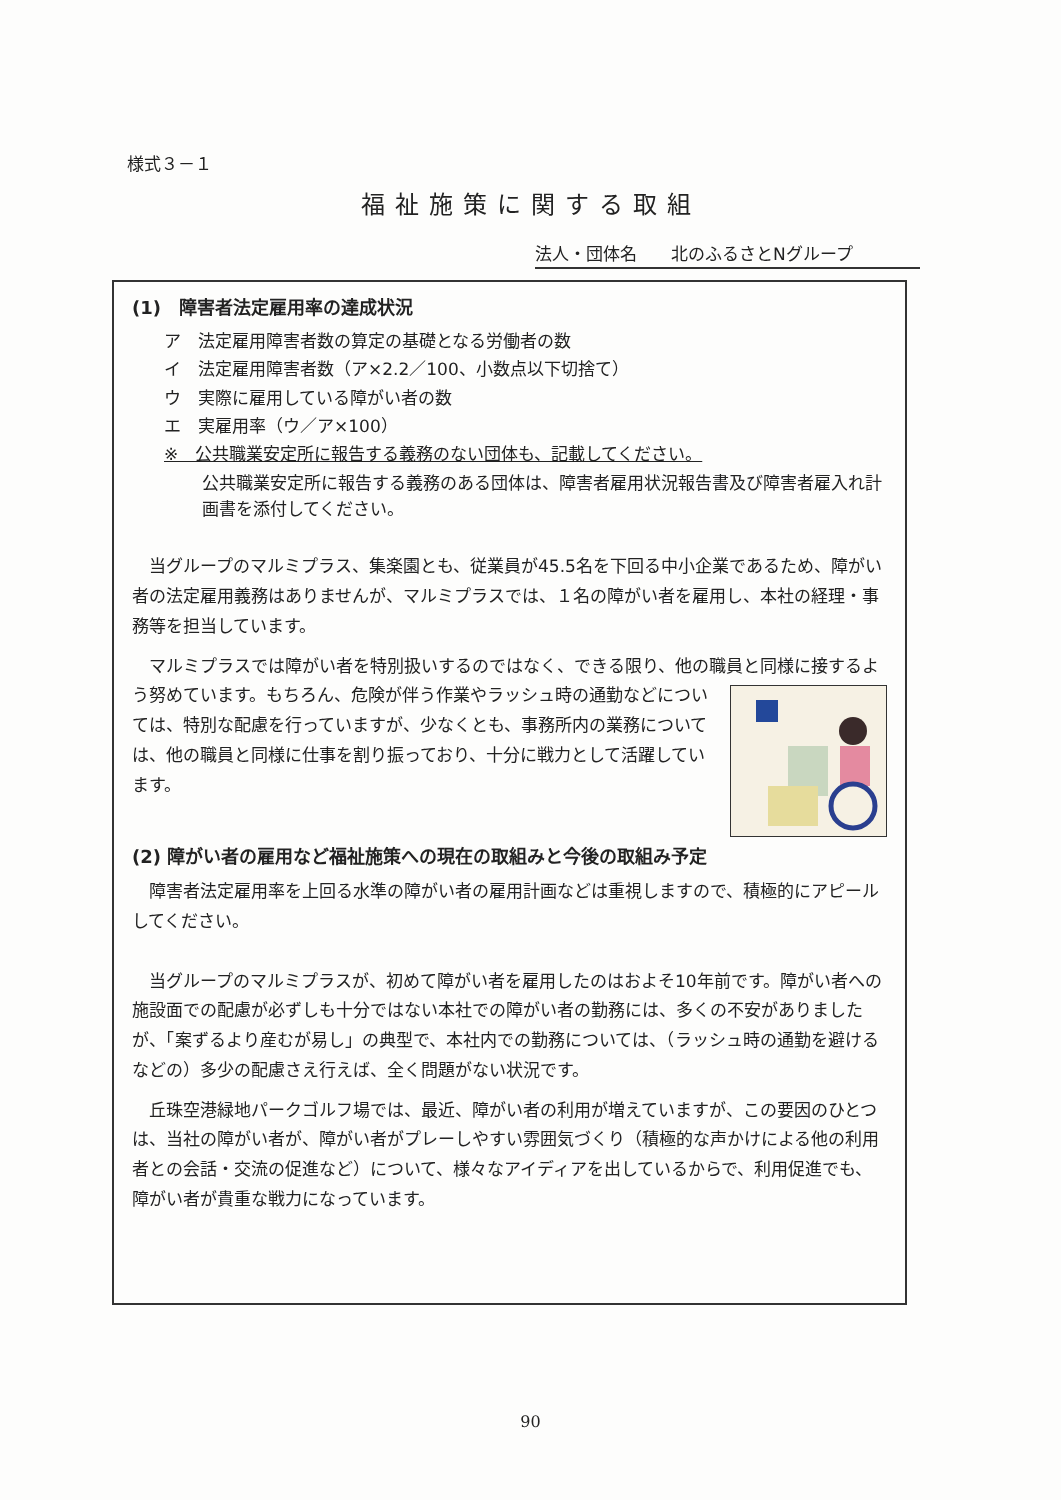様式３－１
福祉施策に関する取組
法人・団体名　　北のふるさとNグループ
(1)　障害者法定雇用率の達成状況
ア　法定雇用障害者数の算定の基礎となる労働者の数
イ　法定雇用障害者数（ア×2.2／100、小数点以下切捨て）
ウ　実際に雇用している障がい者の数
エ　実雇用率（ウ／ア×100）
※　公共職業安定所に報告する義務のない団体も、記載してください。
公共職業安定所に報告する義務のある団体は、障害者雇用状況報告書及び障害者雇入れ計画書を添付してください。
当グループのマルミプラス、集楽園とも、従業員が45.5名を下回る中小企業であるため、障がい者の法定雇用義務はありませんが、マルミプラスでは、１名の障がい者を雇用し、本社の経理・事務等を担当しています。
マルミプラスでは障がい者を特別扱いするのではなく、できる限り、他の職員と同 様に接するよう努めています。もちろん、危険が伴う作業やラッシュ時の通勤などについては、特別な配慮を行っていますが、少なくとも、事務所内の業務については、他の職員と同様に仕事を割り振っており、十分に戦力として活躍しています。
(2) 障がい者の雇用など福祉施策への現在の取組みと今後の取組み予定
障害者法定雇用率を上回る水準の障がい者の雇用計画などは重視しますので、積極的にアピールしてください。
当グループのマルミプラスが、初めて障がい者を雇用したのはおよそ10年前です。障がい者への施設面での配慮が必ずしも十分ではない本社での障がい者の勤務には、多くの不安がありましたが、「案ずるより産むが易し」の典型で、本社内での勤務については、（ラッシュ時の通勤を避けるなどの）多少の配慮さえ行えば、全く問題がない状況です。
丘珠空港緑地パークゴルフ場では、最近、障がい者の利用が増えていますが、この要因のひとつは、当社の障がい者が、障がい者がプレーしやすい雰囲気づくり（積極的な声かけによる他の利用者との会話・交流の促進など）について、様々なアイディアを出しているからで、利用促進でも、障がい者が貴重な戦力になっています。
90